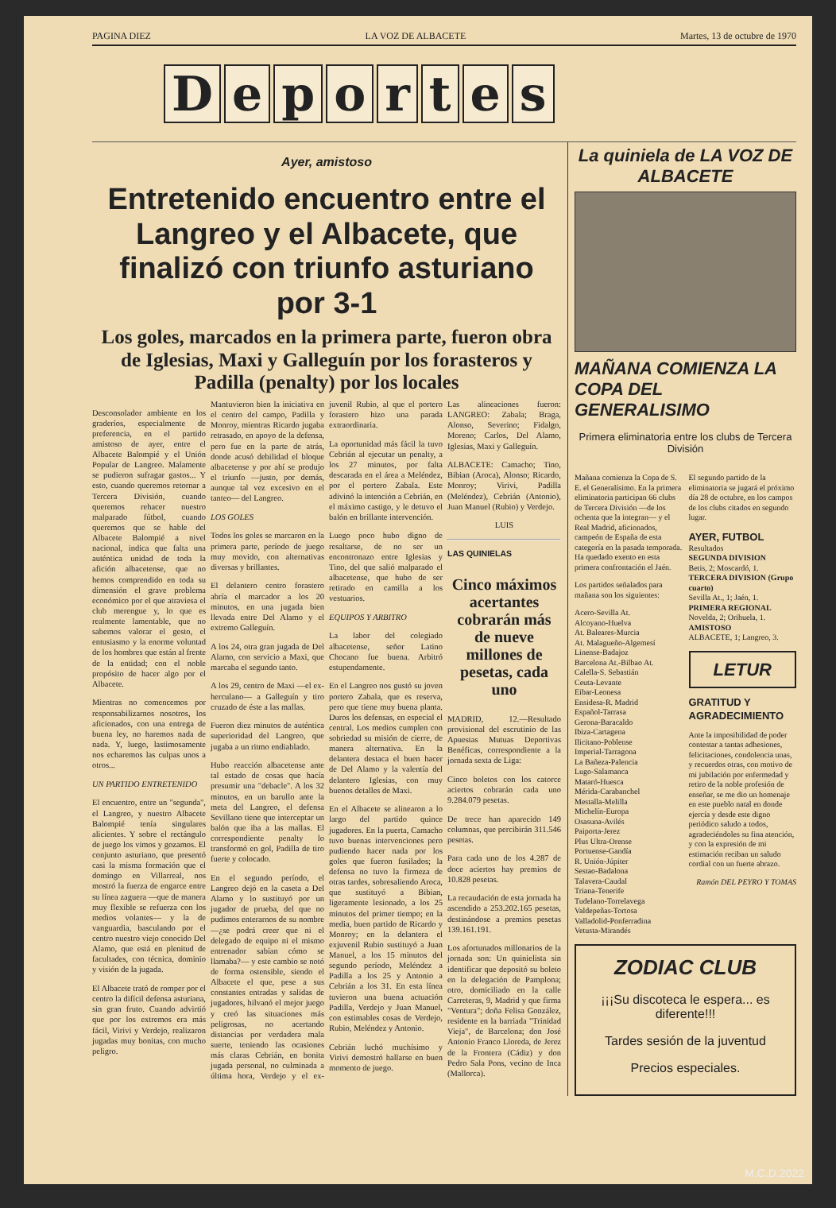PAGINA DIEZ LA VOZ DE ALBACETE Martes, 13 de octubre de 1970
Deportes
Ayer, amistoso
Entretenido encuentro entre el Langreo y el Albacete, que finalizó con triunfo asturiano por 3-1
Los goles, marcados en la primera parte, fueron obra de Iglesias, Maxi y Galleguín por los forasteros y Padilla (penalty) por los locales
Desconsolador ambiente en los graderíos, especialmente de preferencia, en el partido amistoso de ayer, entre el Albacete Balompié y el Unión Popular de Langreo. Malamente se pudieron sufragar gastos... Y esto, cuando queremos retornar a Tercera División, cuando queremos rehacer nuestro malparado fútbol, cuando queremos que se hable del Albacete Balompié a nivel nacional, indica que falta una auténtica unidad de toda la afición albacetense, que no hemos comprendido en toda su dimensión el grave problema económico por el que atraviesa el club merengue y, lo que es realmente lamentable, que no sabemos valorar el gesto, el entusiasmo y la enorme voluntad de los hombres que están al frente de la entidad; con el noble propósito de hacer algo por el Albacete.
Mientras no comencemos por responsabilizarnos nosotros, los aficionados, con una entrega de buena ley, no haremos nada de nada. Y, luego, lastimosamente nos echaremos las culpas unos a otros...
UN PARTIDO ENTRETENIDO
El encuentro, entre un "segunda", el Langreo, y nuestro Albacete Balompié tenía singulares alicientes. Y sobre el rectángulo de juego los vimos y gozamos. El conjunto asturiano, que presentó casi la misma formación que el domingo en Villarreal, nos mostró la fuerza de engarce entre su línea zaguera —que de manera muy flexible se refuerza con los medios volantes— y la de vanguardia, basculando por el centro nuestro viejo conocido Del Alamo, que está en plenitud de facultades, con técnica, dominio y visión de la jugada.
El Albacete trató de romper por el centro la difícil defensa asturiana, sin gran fruto. Cuando advirtió que por los extremos era más fácil, Virivi y Verdejo, realizaron jugadas muy bonitas, con mucho peligro.
Mantuvieron bien la iniciativa en el centro del campo, Padilla y Monroy, mientras Ricardo jugaba retrasado, en apoyo de la defensa, pero fue en la parte de atrás, donde acusó debilidad el bloque albacetense y por ahí se produjo el triunfo —justo, por demás, aunque tal vez excesivo en el tanteo— del Langreo.
LOS GOLES
Todos los goles se marcaron en la primera parte, período de juego muy movido, con alternativas diversas y brillantes.
El delantero centro forastero abría el marcador a los 20 minutos, en una jugada bien llevada entre Del Alamo y el extremo Galleguín.
A los 24, otra gran jugada de Del Alamo, con servicio a Maxi, que marcaba el segundo tanto.
A los 29, centro de Maxi —el ex-herculano— a Galleguín y tiro cruzado de éste a las mallas.
Fueron diez minutos de auténtica superioridad del Langreo, que jugaba a un ritmo endiablado.
Hubo reacción albacetense ante tal estado de cosas que hacía presumir una "debacle". A los 32 minutos, en un barullo ante la meta del Langreo, el defensa Sevillano tiene que interceptar un balón que iba a las mallas. El correspondiente penalty lo transformó en gol, Padilla de tiro fuerte y colocado.
En el segundo período, el Langreo dejó en la caseta a Del Alamo y lo sustituyó por un jugador de prueba, del que no pudimos enterarnos de su nombre —¿se podrá creer que ni el delegado de equipo ni el mismo entrenador sabían cómo se llamaba?— y este cambio se notó de forma ostensible, siendo el Albacete el que, pese a sus constantes entradas y salidas de jugadores, hilvanó el mejor juego y creó las situaciones más peligrosas, no acertando distancias por verdadera mala suerte, teniendo las ocasiones más claras Cebrián, en bonita jugada personal, no culminada a última hora, Verdejo y el ex-juvenil Rubio, al que el portero forastero hizo una parada extraordinaria.
La oportunidad más fácil la tuvo Cebrián al ejecutar un penalty, a los 27 minutos, por falta descarada en el área a Meléndez, por el portero Zabala. Este adivinó la intención a Cebrián, en el máximo castigo, y le detuvo el balón en brillante intervención.
Luego poco hubo digno de resaltarse, de no ser un encontronazo entre Iglesias y Tino, del que salió malparado el albacetense, que hubo de ser retirado en camilla a los vestuarios.
EQUIPOS Y ARBITRO
La labor del colegiado albacetense, señor Latino Chocano fue buena. Arbitró estupendamente.
En el Langreo nos gustó su joven portero Zabala, que es reserva, pero que tiene muy buena planta. Duros los defensas, en especial el central. Los medios cumplen con sobriedad su misión de cierre, de manera alternativa. En la delantera destaca el buen hacer de Del Alamo y la valentía del delantero Iglesias, con muy buenos detalles de Maxi.
En el Albacete se alinearon a lo largo del partido quince jugadores. En la puerta, Camacho tuvo buenas intervenciones pero pudiendo hacer nada por los goles que fueron fusilados; la defensa no tuvo la firmeza de otras tardes, sobresaliendo Aroca, que sustituyó a Bibian, ligeramente lesionado, a los 25 minutos del primer tiempo; en la media, buen partido de Ricardo y Monroy; en la delantera el exjuvenil Rubio sustituyó a Juan Manuel, a los 15 minutos del segundo período, Meléndez a Padilla a los 25 y Antonio a Cebrián a los 31. En esta línea tuvieron una buena actuación Padilla, Verdejo y Juan Manuel, con estimables cosas de Verdejo, Rubio, Meléndez y Antonio.
Cebrián luchó muchísimo y Virivi demostró hallarse en buen momento de juego.
Las alineaciones fueron: LANGREO: Zabala; Braga, Alonso, Severino; Fidalgo, Moreno; Carlos, Del Alamo, Iglesias, Maxi y Galleguín.
ALBACETE: Camacho; Tino, Bibian (Aroca), Alonso; Ricardo, Monroy; Virivi, Padilla (Meléndez), Cebrián (Antonio), Juan Manuel (Rubio) y Verdejo.
LUIS
LAS QUINIELAS
Cinco máximos acertantes cobrarán más de nueve millones de pesetas, cada uno
MADRID, 12.—Resultado provisional del escrutinio de las Apuestas Mutuas Deportivas Benéficas, correspondiente a la jornada sexta de Liga:
Cinco boletos con los catorce aciertos cobrarán cada uno 9.284.079 pesetas.
De trece han aparecido 149 columnas, que percibirán 311.546 pesetas.
Para cada uno de los 4.287 de doce aciertos hay premios de 10.828 pesetas.
La recaudación de esta jornada ha ascendido a 253.202.165 pesetas, destinándose a premios pesetas 139.161.191.
Los afortunados millonarios de la jornada son: Un quinielista sin identificar que depositó su boleto en la delegación de Pamplona; otro, domiciliado en la calle Carreteras, 9, Madrid y que firma "Ventura"; doña Felisa González, residente en la barriada "Trinidad Vieja", de Barcelona; don José Antonio Franco Lloreda, de Jerez de la Frontera (Cádiz) y don Pedro Sala Pons, vecino de Inca (Mallorca).
La quiniela de LA VOZ DE ALBACETE
MAÑANA COMIENZA LA COPA DEL GENERALISIMO
Primera eliminatoria entre los clubs de Tercera División
Mañana comienza la Copa de S. E. el Generalísimo. En la primera eliminatoria participan 66 clubs de Tercera División —de los ochenta que la integran— y el Real Madrid, aficionados, campeón de España de esta categoría en la pasada temporada. Ha quedado exento en esta primera confrontación el Jaén.
Los partidos señalados para mañana son los siguientes:
Acero-Sevilla At.
Alcoyano-Huelva
At. Baleares-Murcia
At. Malagueño-Algemesí
Linense-Badajoz
Barcelona At.-Bilbao At.
Calella-S. Sebastián
Ceuta-Levante
Eibar-Leonesa
Ensidesa-R. Madrid
Español-Tarrasa
Gerona-Baracaldo
Ibiza-Cartagena
Ilicitano-Poblense
Imperial-Tarragona
La Bañeza-Palencia
Lugo-Salamanca
Mataró-Huesca
Mérida-Carabanchel
Mestalla-Melilla
Michelín-Europa
Osasuna-Avilés
Paiporta-Jerez
Plus Ultra-Orense
Portuense-Gandía
R. Unión-Júpiter
Sestao-Badalona
Talavera-Caudal
Triana-Tenerife
Tudelano-Torrelavega
Valdepeñas-Tortosa
Valladolid-Ponferradina
Vetusta-Mirandés
El segundo partido de la eliminatoria se jugará el próximo día 28 de octubre, en los campos de los clubs citados en segundo lugar.
AYER, FUTBOL
Resultados
SEGUNDA DIVISION
Betis, 2; Moscardó, 1.
TERCERA DIVISION (Grupo cuarto)
Sevilla At., 1; Jaén, 1.
PRIMERA REGIONAL
Novelda, 2; Orihuela, 1.
AMISTOSO
ALBACETE, 1; Langreo, 3.
LETUR
GRATITUD Y AGRADECIMIENTO
Ante la imposibilidad de poder contestar a tantas adhesiones, felicitaciones, condolencia unas, y recuerdos otras, con motivo de mi jubilación por enfermedad y retiro de la noble profesión de enseñar, se me dio un homenaje en este pueblo natal en donde ejercía y desde este digno periódico saludo a todos, agradeciéndoles su fina atención, y con la expresión de mi estimación reciban un saludo cordial con un fuerte abrazo.
Ramón DEL PEYRO Y TOMAS
ZODIAC CLUB
¡¡¡Su discoteca le espera... es diferente!!!
Tardes sesión de la juventud
Precios especiales.
M.C.D.2022